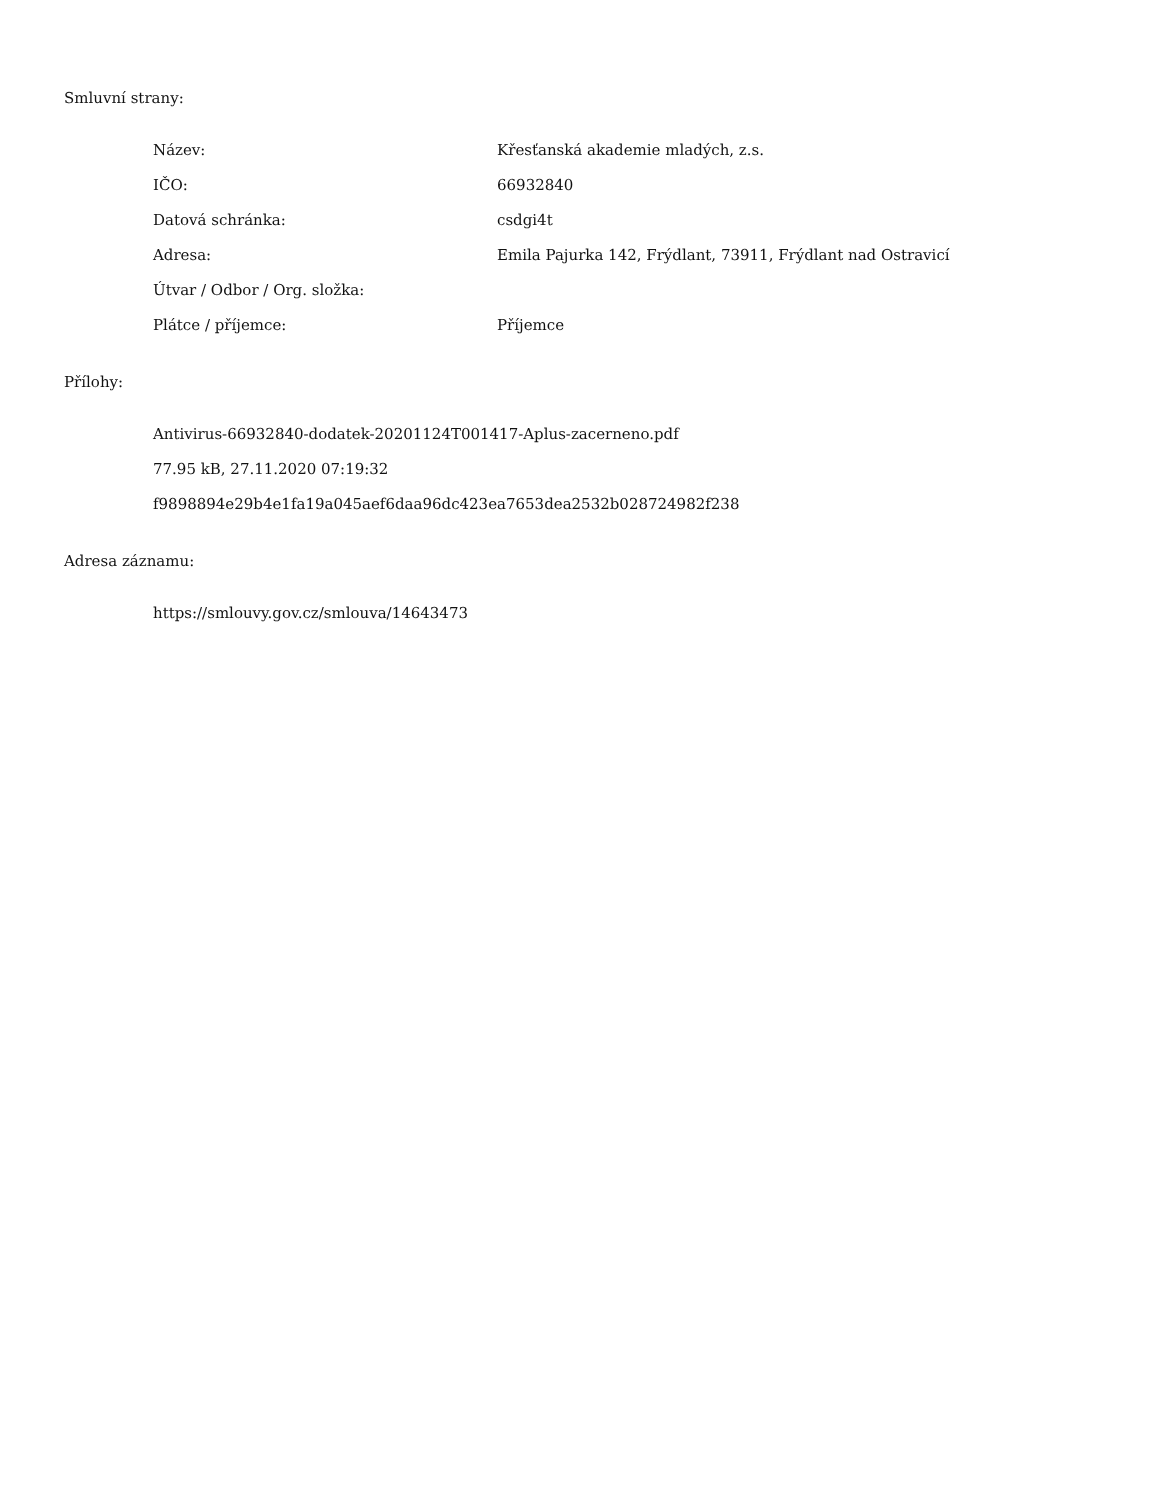Smluvní strany:
| Název: | Křesťanská akademie mladých, z.s. |
| IČO: | 66932840 |
| Datová schránka: | csdgi4t |
| Adresa: | Emila Pajurka 142, Frýdlant, 73911, Frýdlant nad Ostravicí |
| Útvar / Odbor / Org. složka: | |
| Plátce / příjemce: | Příjemce |
Přílohy:
Antivirus-66932840-dodatek-20201124T001417-Aplus-zacerneno.pdf
77.95 kB, 27.11.2020 07:19:32
f9898894e29b4e1fa19a045aef6daa96dc423ea7653dea2532b028724982f238
Adresa záznamu:
https://smlouvy.gov.cz/smlouva/14643473